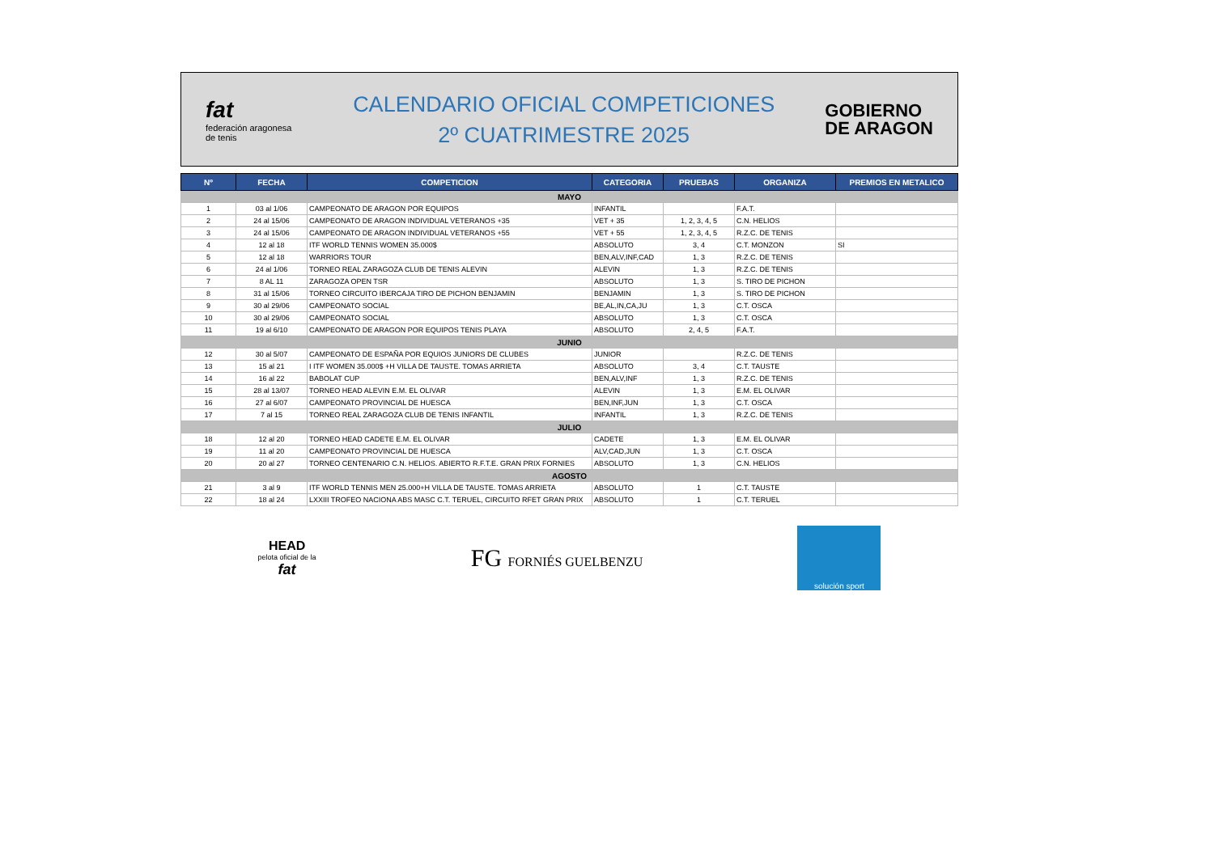fat
federación aragonesa de tenis
CALENDARIO OFICIAL COMPETICIONES
2º CUATRIMESTRE 2025
GOBIERNO
DE ARAGON
| Nº | FECHA | COMPETICION | CATEGORIA | PRUEBAS | ORGANIZA | PREMIOS EN METALICO |
| --- | --- | --- | --- | --- | --- | --- |
| MAYO | | | | | | |
| 1 | 03 al 1/06 | CAMPEONATO DE ARAGON POR EQUIPOS | INFANTIL | | F.A.T. | |
| 2 | 24 al 15/06 | CAMPEONATO DE ARAGON INDIVIDUAL VETERANOS +35 | VET + 35 | 1, 2, 3, 4, 5 | C.N. HELIOS | |
| 3 | 24 al 15/06 | CAMPEONATO DE ARAGON INDIVIDUAL VETERANOS +55 | VET + 55 | 1, 2, 3, 4, 5 | R.Z.C. DE TENIS | |
| 4 | 12 al 18 | ITF WORLD TENNIS WOMEN 35.000$ | ABSOLUTO | 3, 4 | C.T. MONZON | SI |
| 5 | 12 al 18 | WARRIORS TOUR | BEN,ALV,INF,CAD | 1, 3 | R.Z.C. DE TENIS | |
| 6 | 24 al 1/06 | TORNEO REAL ZARAGOZA CLUB DE TENIS ALEVIN | ALEVIN | 1, 3 | R.Z.C. DE TENIS | |
| 7 | 8 AL 11 | ZARAGOZA OPEN TSR | ABSOLUTO | 1, 3 | S. TIRO DE PICHON | |
| 8 | 31 al 15/06 | TORNEO CIRCUITO IBERCAJA TIRO DE PICHON BENJAMIN | BENJAMIN | 1, 3 | S. TIRO DE PICHON | |
| 9 | 30 al 29/06 | CAMPEONATO SOCIAL | BE,AL,IN,CA,JU | 1, 3 | C.T. OSCA | |
| 10 | 30 al 29/06 | CAMPEONATO SOCIAL | ABSOLUTO | 1, 3 | C.T. OSCA | |
| 11 | 19 al 6/10 | CAMPEONATO DE ARAGON POR EQUIPOS TENIS PLAYA | ABSOLUTO | 2, 4, 5 | F.A.T. | |
| JUNIO | | | | | | |
| 12 | 30 al 5/07 | CAMPEONATO DE ESPAÑA POR EQUIOS JUNIORS DE CLUBES | JUNIOR | | R.Z.C. DE TENIS | |
| 13 | 15 al 21 | I ITF WOMEN 35.000$ +H VILLA DE TAUSTE. TOMAS ARRIETA | ABSOLUTO | 3, 4 | C.T. TAUSTE | |
| 14 | 16 al 22 | BABOLAT CUP | BEN,ALV,INF | 1, 3 | R.Z.C. DE TENIS | |
| 15 | 28 al 13/07 | TORNEO HEAD ALEVIN E.M. EL OLIVAR | ALEVIN | 1, 3 | E.M. EL OLIVAR | |
| 16 | 27 al 6/07 | CAMPEONATO PROVINCIAL DE HUESCA | BEN,INF,JUN | 1, 3 | C.T. OSCA | |
| 17 | 7 al 15 | TORNEO REAL ZARAGOZA CLUB DE TENIS INFANTIL | INFANTIL | 1, 3 | R.Z.C. DE TENIS | |
| JULIO | | | | | | |
| 18 | 12 al 20 | TORNEO HEAD CADETE E.M. EL OLIVAR | CADETE | 1, 3 | E.M. EL OLIVAR | |
| 19 | 11 al 20 | CAMPEONATO PROVINCIAL DE HUESCA | ALV,CAD,JUN | 1, 3 | C.T. OSCA | |
| 20 | 20 al 27 | TORNEO CENTENARIO C.N. HELIOS. ABIERTO R.F.T.E. GRAN PRIX FORNIES | ABSOLUTO | 1, 3 | C.N. HELIOS | |
| AGOSTO | | | | | | |
| 21 | 3 al 9 | ITF WORLD TENNIS MEN 25.000+H VILLA DE TAUSTE. TOMAS ARRIETA | ABSOLUTO | 1 | C.T. TAUSTE | |
| 22 | 18 al 24 | LXXIII TROFEO NACIONA ABS MASC C.T. TERUEL, CIRCUITO RFET GRAN PRIX | ABSOLUTO | 1 | C.T. TERUEL | |
HEAD
pelota oficial de la
fat
FG FORNIÉS GUELBENZU
solución sport